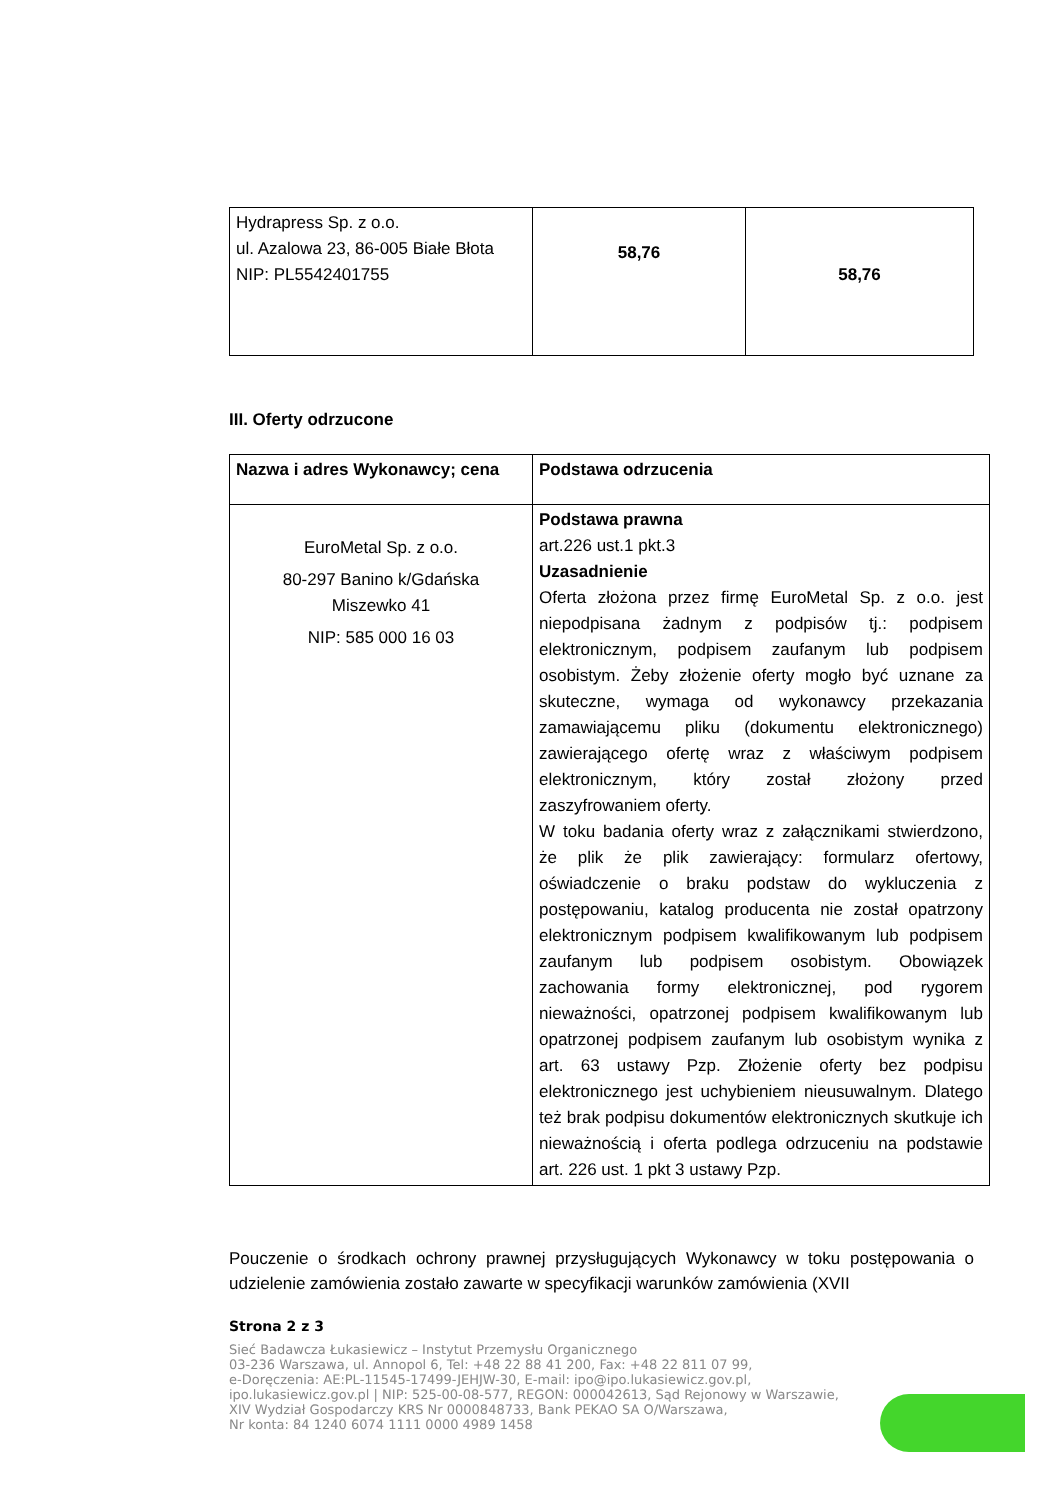| Hydrapress Sp. z o.o. ul. Azalowa 23, 86-005 Białe Błota NIP: PL5542401755 | 58,76 | 58,76 |
III. Oferty odrzucone
| Nazwa i adres Wykonawcy; cena | Podstawa odrzucenia |
| --- | --- |
| EuroMetal Sp. z o.o. 80-297 Banino k/Gdańska Miszewko 41 NIP: 585 000 16 03 | Podstawa prawna art.226 ust.1 pkt.3 Uzasadnienie Oferta złożona przez firmę EuroMetal Sp. z o.o. jest niepodpisana żadnym z podpisów tj.: podpisem elektronicznym, podpisem zaufanym lub podpisem osobistym. Żeby złożenie oferty mogło być uznane za skuteczne, wymaga od wykonawcy przekazania zamawiającemu pliku (dokumentu elektronicznego) zawierającego ofertę wraz z właściwym podpisem elektronicznym, który został złożony przed zaszyfrowaniem oferty. W toku badania oferty wraz z załącznikami stwierdzono, że plik że plik zawierający: formularz ofertowy, oświadczenie o braku podstaw do wykluczenia z postępowaniu, katalog producenta nie został opatrzony elektronicznym podpisem kwalifikowanym lub podpisem zaufanym lub podpisem osobistym. Obowiązek zachowania formy elektronicznej, pod rygorem nieważności, opatrzonej podpisem kwalifikowanym lub opatrzonej podpisem zaufanym lub osobistym wynika z art. 63 ustawy Pzp. Złożenie oferty bez podpisu elektronicznego jest uchybieniem nieusuwalnym. Dlatego też brak podpisu dokumentów elektronicznych skutkuje ich nieważnością i oferta podlega odrzuceniu na podstawie art. 226 ust. 1 pkt 3 ustawy Pzp. |
Pouczenie o środkach ochrony prawnej przysługujących Wykonawcy w toku postępowania o udzielenie zamówienia zostało zawarte w specyfikacji warunków zamówienia (XVII
Strona 2 z 3
Sieć Badawcza Łukasiewicz – Instytut Przemysłu Organicznego
03-236 Warszawa, ul. Annopol 6, Tel: +48 22 88 41 200, Fax: +48 22 811 07 99,
e-Doręczenia: AE:PL-11545-17499-JEHJW-30, E-mail: ipo@ipo.lukasiewicz.gov.pl,
ipo.lukasiewicz.gov.pl | NIP: 525-00-08-577, REGON: 000042613, Sąd Rejonowy w Warszawie,
XIV Wydział Gospodarczy KRS Nr 0000848733, Bank PEKAO SA O/Warszawa,
Nr konta: 84 1240 6074 1111 0000 4989 1458